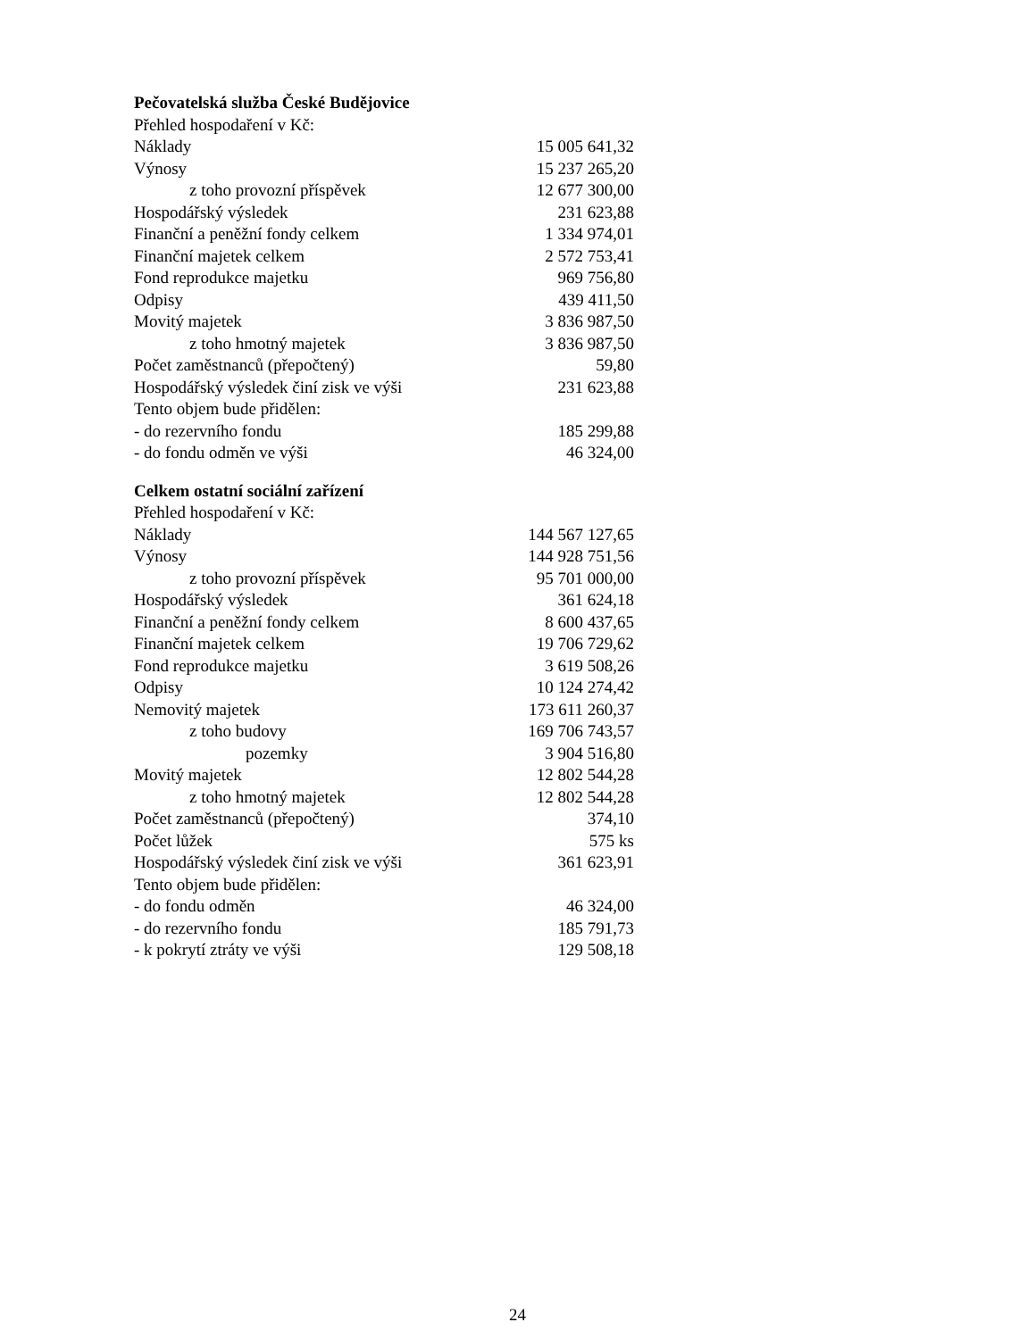Pečovatelská služba České Budějovice
| Přehled hospodaření v Kč: | |
| Náklady | 15 005 641,32 |
| Výnosy | 15 237 265,20 |
| z toho provozní příspěvek | 12 677 300,00 |
| Hospodářský výsledek | 231 623,88 |
| Finanční a peněžní fondy celkem | 1 334 974,01 |
| Finanční majetek celkem | 2 572 753,41 |
| Fond reprodukce majetku | 969 756,80 |
| Odpisy | 439 411,50 |
| Movitý majetek | 3 836 987,50 |
| z toho hmotný majetek | 3 836 987,50 |
| Počet zaměstnanců (přepočtený) | 59,80 |
| Hospodářský výsledek činí zisk ve výši | 231 623,88 |
| Tento objem bude přidělen: | |
| - do rezervního fondu | 185 299,88 |
| - do fondu odměn ve výši | 46 324,00 |
Celkem ostatní sociální zařízení
| Přehled hospodaření v Kč: | |
| Náklady | 144 567 127,65 |
| Výnosy | 144 928 751,56 |
| z toho provozní příspěvek | 95 701 000,00 |
| Hospodářský výsledek | 361 624,18 |
| Finanční a peněžní fondy celkem | 8 600 437,65 |
| Finanční majetek celkem | 19 706 729,62 |
| Fond reprodukce majetku | 3 619 508,26 |
| Odpisy | 10 124 274,42 |
| Nemovitý majetek | 173 611 260,37 |
| z toho budovy | 169 706 743,57 |
| pozemky | 3 904 516,80 |
| Movitý majetek | 12 802 544,28 |
| z toho hmotný majetek | 12 802 544,28 |
| Počet zaměstnanců (přepočtený) | 374,10 |
| Počet lůžek | 575 ks |
| Hospodářský výsledek činí zisk ve výši | 361 623,91 |
| Tento objem bude přidělen: | |
| - do fondu odměn | 46 324,00 |
| - do rezervního fondu | 185 791,73 |
| - k pokrytí ztráty ve výši | 129 508,18 |
24